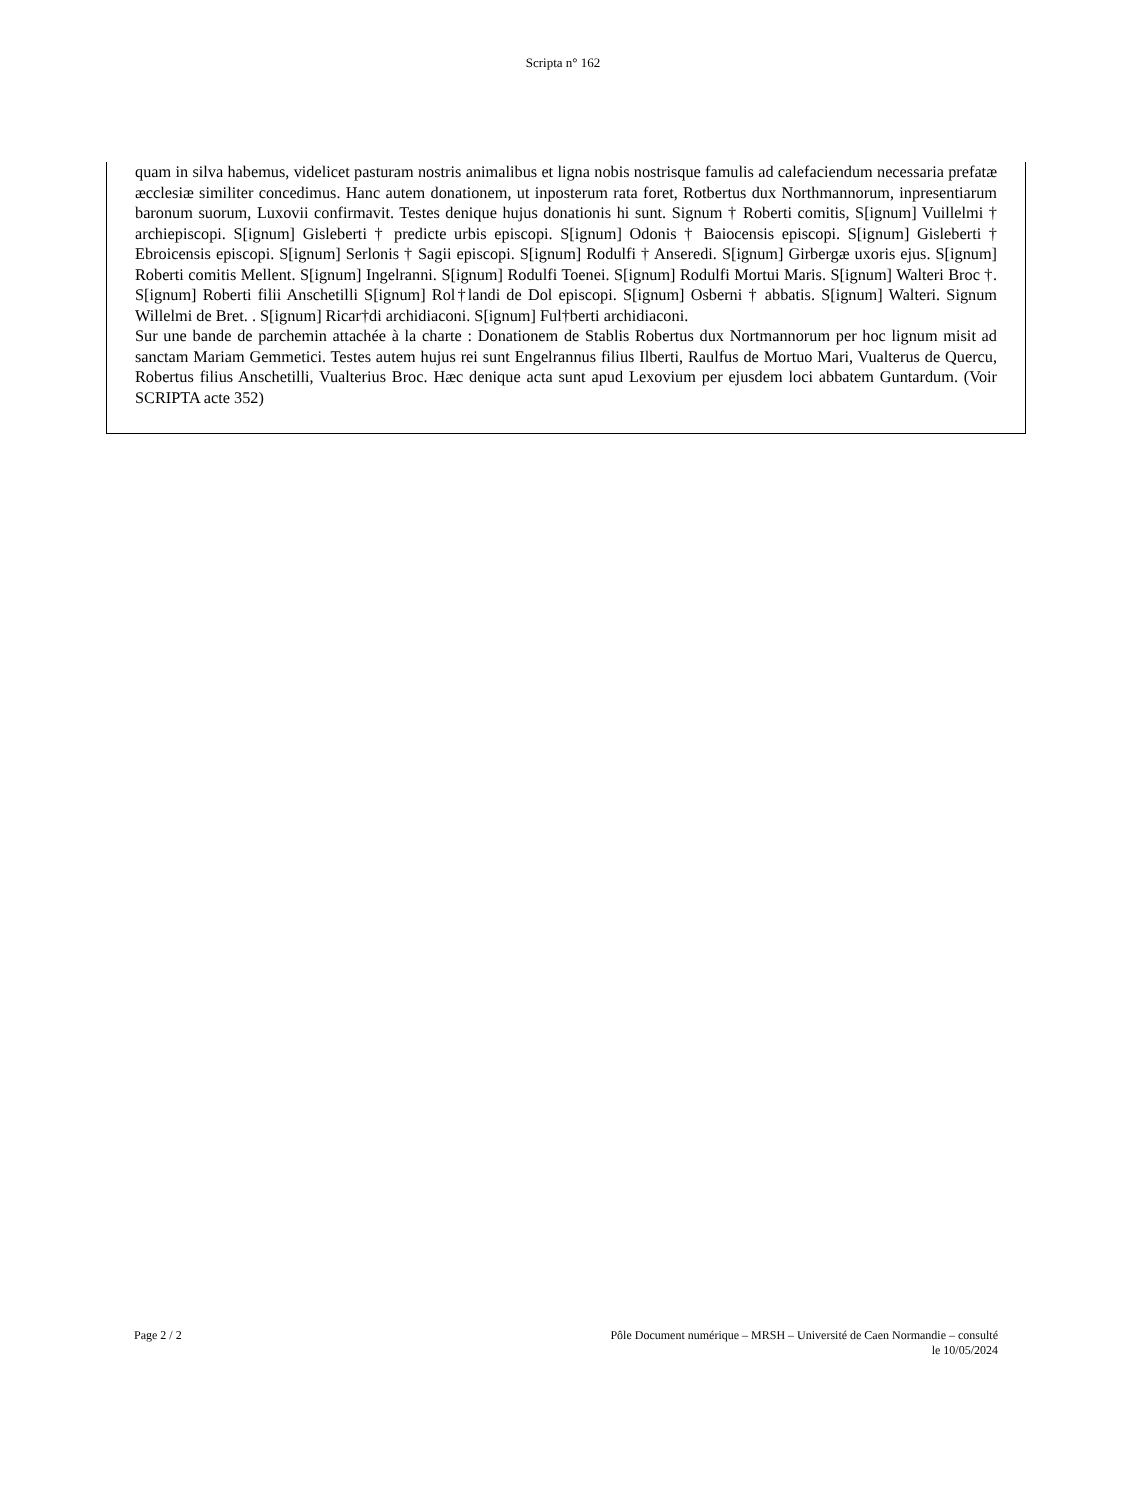Scripta n° 162
quam in silva habemus, videlicet pasturam nostris animalibus et ligna nobis nostrisque famulis ad calefaciendum necessaria prefatæ æcclesiæ similiter concedimus. Hanc autem donationem, ut inposterum rata foret, Rotbertus dux Northmannorum, inpresentiarum baronum suorum, Luxovii confirmavit. Testes denique hujus donationis hi sunt. Signum † Roberti comitis, S[ignum] Vuillelmi † archiepiscopi. S[ignum] Gisleberti † predicte urbis episcopi. S[ignum] Odonis † Baiocensis episcopi. S[ignum] Gisleberti † Ebroicensis episcopi. S[ignum] Serlonis † Sagii episcopi. S[ignum] Rodulfi † Anseredi. S[ignum] Girbergæ uxoris ejus. S[ignum] Roberti comitis Mellent. S[ignum] Ingelranni. S[ignum] Rodulfi Toenei. S[ignum] Rodulfi Mortui Maris. S[ignum] Walteri Broc †. S[ignum] Roberti filii Anschetilli S[ignum] Rol†landi de Dol episcopi. S[ignum] Osberni † abbatis. S[ignum] Walteri. Signum Willelmi de Bret. . S[ignum] Ricar†di archidiaconi. S[ignum] Ful†berti archidiaconi.
Sur une bande de parchemin attachée à la charte : Donationem de Stablis Robertus dux Nortmannorum per hoc lignum misit ad sanctam Mariam Gemmetici. Testes autem hujus rei sunt Engelrannus filius Ilberti, Raulfus de Mortuo Mari, Vualterus de Quercu, Robertus filius Anschetilli, Vualterius Broc. Hæc denique acta sunt apud Lexovium per ejusdem loci abbatem Guntardum. (Voir SCRIPTA acte 352)
Page 2 / 2 Pôle Document numérique – MRSH – Université de Caen Normandie – consulté
le 10/05/2024